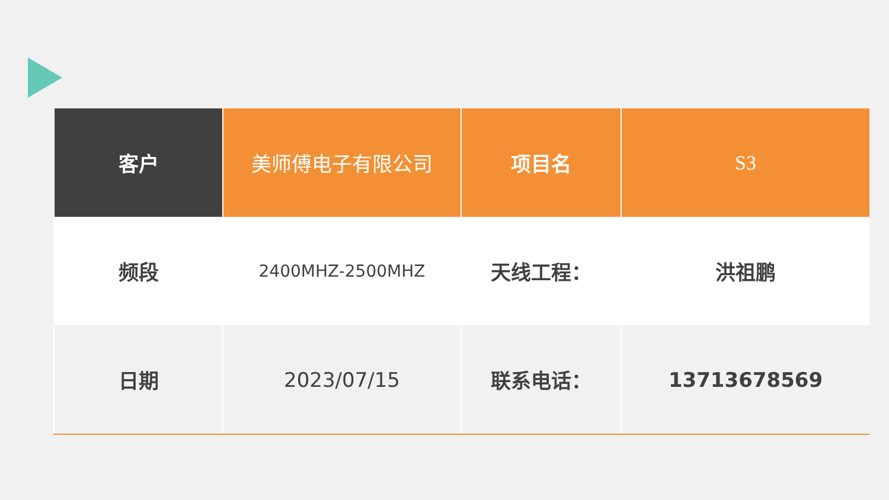| 客户 | 美师傅电子有限公司 | 项目名 | S3 |
| 频段 | 2400MHZ-2500MHZ | 天线工程： | 洪祖鹏 |
| 日期 | 2023/07/15 | 联系电话： | 13713678569 |